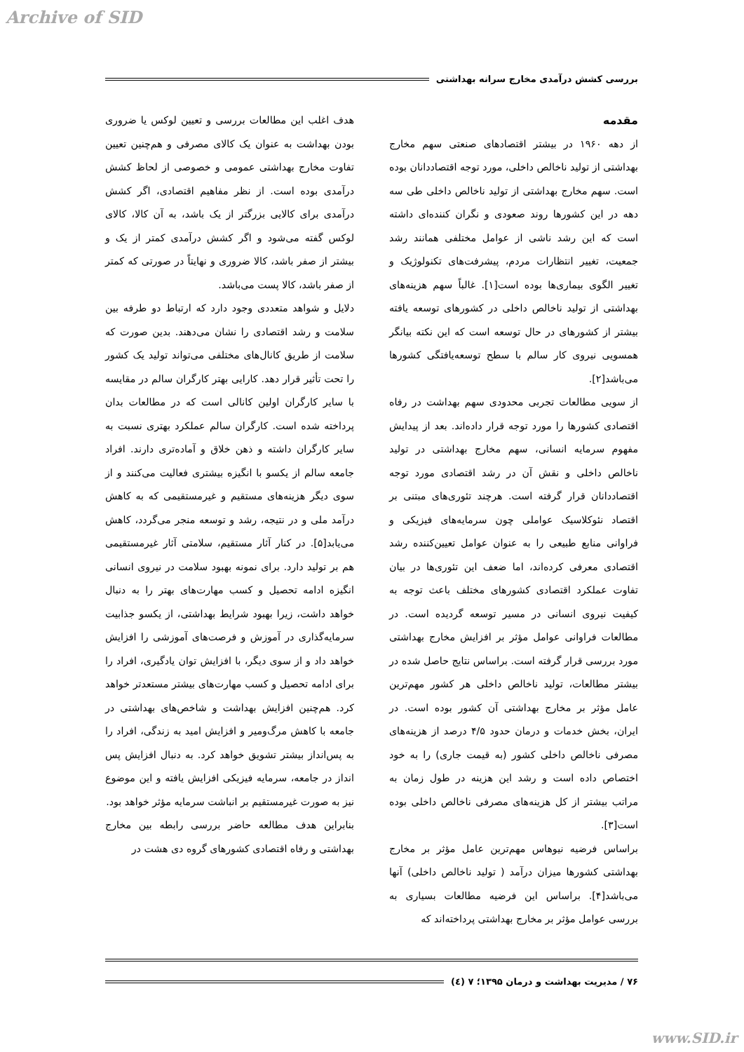Archive of SID
بررسی کشش درآمدی مخارج سرانه بهداشتی
مقدمه
از دهه ۱۹۶۰ در بیشتر اقتصادهای صنعتی سهم مخارج بهداشتی از تولید ناخالص داخلی، مورد توجه اقتصاددانان بوده است. سهم مخارج بهداشتی از تولید ناخالص داخلی طی سه دهه در این کشورها روند صعودی و نگران کننده‌ای داشته است که این رشد ناشی از عوامل مختلفی همانند رشد جمعیت، تغییر انتظارات مردم، پیشرفت‌های تکنولوژیک و تغییر الگوی بیماری‌ها بوده است[۱]. غالباً سهم هزینه‌های بهداشتی از تولید ناخالص داخلی در کشورهای توسعه یافته بیشتر از کشورهای در حال توسعه است که این نکته بیانگر همسویی نیروی کار سالم با سطح توسعه‌یافتگی کشورها می‌باشد[۲].
از سویی مطالعات تجربی محدودی سهم بهداشت در رفاه اقتصادی کشورها را مورد توجه قرار داده‌اند. بعد از پیدایش مفهوم سرمایه انسانی، سهم مخارج بهداشتی در تولید ناخالص داخلی و نقش آن در رشد اقتصادی مورد توجه اقتصاددانان قرار گرفته است. هرچند تئوری‌های مبتنی بر اقتصاد نئوکلاسیک عواملی چون سرمایه‌های فیزیکی و فراوانی منابع طبیعی را به عنوان عوامل تعیین‌کننده رشد اقتصادی معرفی کرده‌اند، اما ضعف این تئوری‌ها در بیان تفاوت عملکرد اقتصادی کشورهای مختلف باعث توجه به کیفیت نیروی انسانی در مسیر توسعه گردیده است. در مطالعات فراوانی عوامل مؤثر بر افزایش مخارج بهداشتی مورد بررسی قرار گرفته است. براساس نتایج حاصل شده در بیشتر مطالعات، تولید ناخالص داخلی هر کشور مهم‌ترین عامل مؤثر بر مخارج بهداشتی آن کشور بوده است. در ایران، بخش خدمات و درمان حدود ۴/۵ درصد از هزینه‌های مصرفی ناخالص داخلی کشور (به قیمت جاری) را به خود اختصاص داده است و رشد این هزینه در طول زمان به مراتب بیشتر از کل هزینه‌های مصرفی ناخالص داخلی بوده است[۳].
براساس فرضیه نیوهاس مهم‌ترین عامل مؤثر بر مخارج بهداشتی کشورها میزان درآمد ( تولید ناخالص داخلی) آنها می‌باشد[۴]. براساس این فرضیه مطالعات بسیاری به بررسی عوامل مؤثر بر مخارج بهداشتی پرداخته‌اند که
هدف اغلب این مطالعات بررسی و تعیین لوکس یا ضروری بودن بهداشت به عنوان یک کالای مصرفی و هم‌چنین تعیین تفاوت مخارج بهداشتی عمومی و خصوصی از لحاظ کشش درآمدی بوده است. از نظر مفاهیم اقتصادی، اگر کشش درآمدی برای کالایی بزرگتر از یک باشد، به آن کالا، کالای لوکس گفته می‌شود و اگر کشش درآمدی کمتر از یک و بیشتر از صفر باشد، کالا ضروری و نهایتاً در صورتی که کمتر از صفر باشد، کالا پست می‌باشد.
دلایل و شواهد متعددی وجود دارد که ارتباط دو طرفه بین سلامت و رشد اقتصادی را نشان می‌دهند. بدین صورت که سلامت از طریق کانال‌های مختلفی می‌تواند تولید یک کشور را تحت تأثیر قرار دهد. کارایی بهتر کارگران سالم در مقایسه با سایر کارگران اولین کانالی است که در مطالعات بدان پرداخته شده است. کارگران سالم عملکرد بهتری نسبت به سایر کارگران داشته و ذهن خلاق و آماده‌تری دارند. افراد جامعه سالم از یکسو با انگیزه بیشتری فعالیت می‌کنند و از سوی دیگر هزینه‌های مستقیم و غیرمستقیمی که به کاهش درآمد ملی و در نتیجه، رشد و توسعه منجر می‌گردد، کاهش می‌یابد[۵]. در کنار آثار مستقیم، سلامتی آثار غیرمستقیمی هم بر تولید دارد. برای نمونه بهبود سلامت در نیروی انسانی انگیزه ادامه تحصیل و کسب مهارت‌های بهتر را به دنبال خواهد داشت، زیرا بهبود شرایط بهداشتی، از یکسو جذابیت سرمایه‌گذاری در آموزش و فرصت‌های آموزشی را افزایش خواهد داد و از سوی دیگر، با افزایش توان یادگیری، افراد را برای ادامه تحصیل و کسب مهارت‌های بیشتر مستعدتر خواهد کرد. هم‌چنین افزایش بهداشت و شاخص‌های بهداشتی در جامعه با کاهش مرگ‌ومیر و افزایش امید به زندگی، افراد را به پس‌انداز بیشتر تشویق خواهد کرد. به دنبال افزایش پس انداز در جامعه، سرمایه فیزیکی افزایش یافته و این موضوع نیز به صورت غیرمستقیم بر انباشت سرمایه مؤثر خواهد بود.
بنابراین هدف مطالعه حاضر بررسی رابطه بین مخارج بهداشتی و رفاه اقتصادی کشورهای گروه دی هشت در
۷۶ / مدیریت بهداشت و درمان ۱۳۹۵؛ ۷ (٤)
www.SID.ir